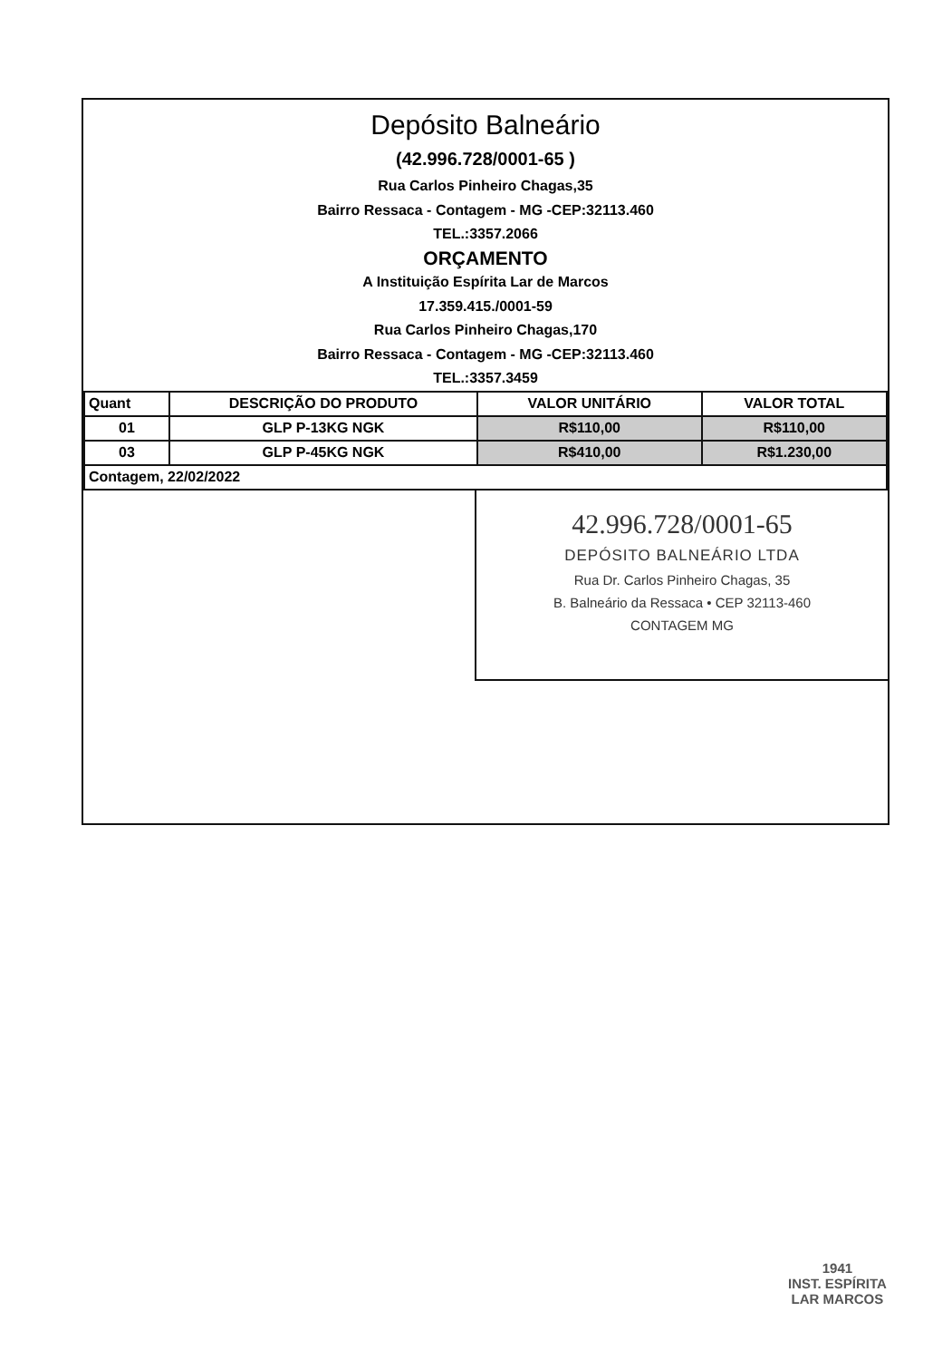Depósito Balneário
(42.996.728/0001-65 )
Rua Carlos Pinheiro Chagas,35
Bairro Ressaca - Contagem - MG -CEP:32113.460
TEL.:3357.2066
ORÇAMENTO
A Instituição Espírita Lar de Marcos
17.359.415./0001-59
Rua Carlos Pinheiro Chagas,170
Bairro Ressaca - Contagem - MG -CEP:32113.460
TEL.:3357.3459
| Quant | DESCRIÇÃO DO PRODUTO | VALOR UNITÁRIO | VALOR TOTAL |
| --- | --- | --- | --- |
| 01 | GLP P-13KG NGK | R$110,00 | R$110,00 |
| 03 | GLP P-45KG NGK | R$410,00 | R$1.230,00 |
| Contagem, 22/02/2022 | | | |
42.996.728/0001-65
DEPÓSITO BALNEÁRIO LTDA
Rua Dr. Carlos Pinheiro Chagas, 35
B. Balneário da Ressaca • CEP 32113-460
CONTAGEM MG
1941
INST. ESPÍRITA
LAR MARCOS